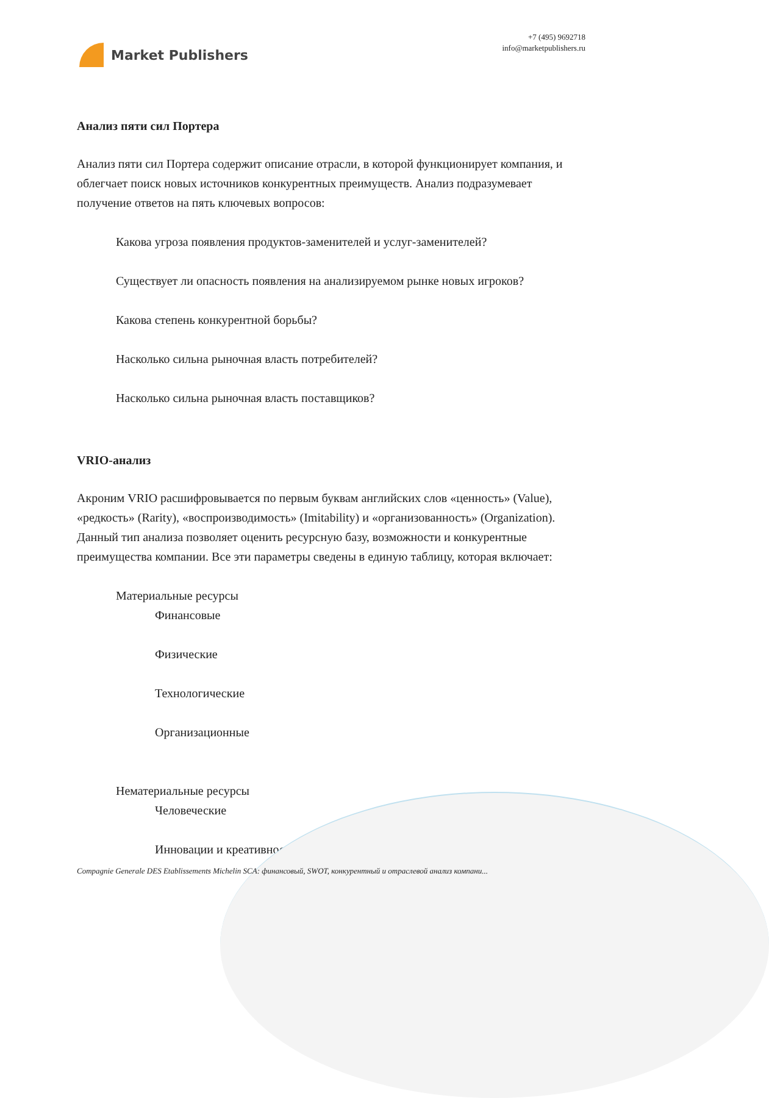Market Publishers
+7 (495) 9692718
info@marketpublishers.ru
Анализ пяти сил Портера
Анализ пяти сил Портера содержит описание отрасли, в которой функционирует компания, и облегчает поиск новых источников конкурентных преимуществ. Анализ подразумевает получение ответов на пять ключевых вопросов:
Какова угроза появления продуктов-заменителей и услуг-заменителей?
Существует ли опасность появления на анализируемом рынке новых игроков?
Какова степень конкурентной борьбы?
Насколько сильна рыночная власть потребителей?
Насколько сильна рыночная власть поставщиков?
VRIO-анализ
Акроним VRIO расшифровывается по первым буквам английских слов «ценность» (Value), «редкость» (Rarity), «воспроизводимость» (Imitability) и «организованность» (Organization). Данный тип анализа позволяет оценить ресурсную базу, возможности и конкурентные преимущества компании. Все эти параметры сведены в единую таблицу, которая включает:
Материальные ресурсы
Финансовые
Физические
Технологические
Организационные
Нематериальные ресурсы
Человеческие
Инновации и креативность
Compagnie Generale DES Etablissements Michelin SCA: финансовый, SWOT, конкурентный и отраслевой анализ компани...